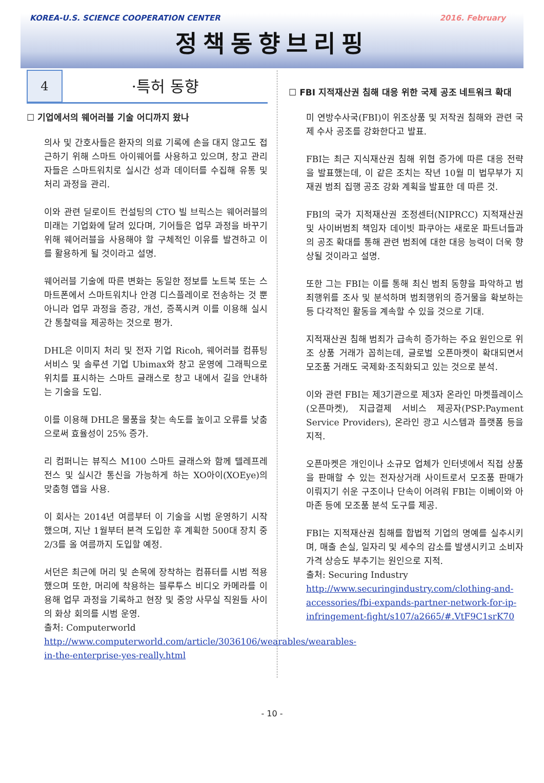KOREA-U.S. SCIENCE COOPERATION CENTER 2016. February
정책동향브리핑
4
·특허 동향
☐ 기업에서의 웨어러블 기술 어디까지 왔나
의사 및 간호사들은 환자의 의료 기록에 손을 대지 않고도 접근하기 위해 스마트 아이웨어를 사용하고 있으며, 창고 관리자들은 스마트워치로 실시간 성과 데이터를 수집해 유통 및 처리 과정을 관리.
이와 관련 딜로이트 컨설팅의 CTO 빌 브릭스는 웨어러블의 미래는 기업화에 달려 있다며, 기어들은 업무 과정을 바꾸기 위해 웨어러블을 사용해야 할 구체적인 이유를 발견하고 이를 활용하게 될 것이라고 설명.
웨어러블 기술에 따른 변화는 동일한 정보를 노트북 또는 스마트폰에서 스마트워치나 안경 디스플레이로 전송하는 것 뿐 아니라 업무 과정을 증강, 개선, 증폭시켜 이를 이용해 실시간 통찰력을 제공하는 것으로 평가.
DHL은 이미지 처리 및 전자 기업 Ricoh, 웨어러블 컴퓨팅 서비스 및 솔루션 기업 Ubimax와 창고 운영에 그래픽으로 위치를 표시하는 스마트 글래스로 창고 내에서 길을 안내하는 기술을 도입.
이를 이용해 DHL은 물품을 찾는 속도를 높이고 오류를 낮춤으로써 효율성이 25% 증가.
리 컴퍼니는 뷰직스 M100 스마트 글래스와 함께 텔레프레전스 및 실시간 통신을 가능하게 하는 XO아이(XOEye)의 맞춤형 앱을 사용.
이 회사는 2014년 여름부터 이 기술을 시범 운영하기 시작했으며, 지난 1월부터 본격 도입한 후 계획한 500대 장치 중 2/3를 올 여름까지 도입할 예정.
서던은 최근에 머리 및 손목에 장착하는 컴퓨터를 시범 적용했으며 또한, 머리에 착용하는 블루투스 비디오 카메라를 이용해 업무 과정을 기록하고 현장 및 중앙 사무실 직원들 사이의 화상 회의를 시범 운영.
출처: Computerworld
http://www.computerworld.com/article/3036106/wearables/wearables-in-the-enterprise-yes-really.html
☐ FBI 지적재산권 침해 대응 위한 국제 공조 네트워크 확대
미 연방수사국(FBI)이 위조상품 및 저작권 침해와 관련 국제 수사 공조를 강화한다고 발표.
FBI는 최근 지식재산권 침해 위협 증가에 따른 대응 전략을 발표했는데, 이 같은 조치는 작년 10월 미 법무부가 지재권 범죄 집행 공조 강화 계획을 발표한 데 따른 것.
FBI의 국가 지적재산권 조정센터(NIPRCC) 지적재산권 및 사이버범죄 책임자 데이빗 파쿠아는 새로운 파트너들과의 공조 확대를 통해 관련 범죄에 대한 대응 능력이 더욱 향상될 것이라고 설명.
또한 그는 FBI는 이를 통해 최신 범죄 동향을 파악하고 범죄행위를 조사 및 분석하며 범죄행위의 증거물을 확보하는 등 다각적인 활동을 계속할 수 있을 것으로 기대.
지적재산권 침해 범죄가 급속히 증가하는 주요 원인으로 위조 상품 거래가 꼽히는데, 글로벌 오픈마켓이 확대되면서 모조품 거래도 국제화·조직화되고 있는 것으로 분석.
이와 관련 FBI는 제3기관으로 제3자 온라인 마켓플레이스(오픈마켓), 지급결제 서비스 제공자(PSP:Payment Service Providers), 온라인 광고 시스템과 플랫폼 등을 지적.
오픈마켓은 개인이나 소규모 업체가 인터넷에서 직접 상품을 판매할 수 있는 전자상거래 사이트로서 모조품 판매가 이뤄지기 쉬운 구조이나 단속이 어려워 FBI는 이베이와 아마존 등에 모조품 분석 도구를 제공.
FBI는 지적재산권 침해를 합법적 기업의 명예를 실추시키며, 매출 손실, 일자리 및 세수의 감소를 발생시키고 소비자 가격 상승도 부추기는 원인으로 지적.
출처: Securing Industry
http://www.securingindustry.com/clothing-and-accessories/fbi-expands-partner-network-for-ip-infringement-fight/s107/a2665/#.VtF9C1srK70
- 10 -